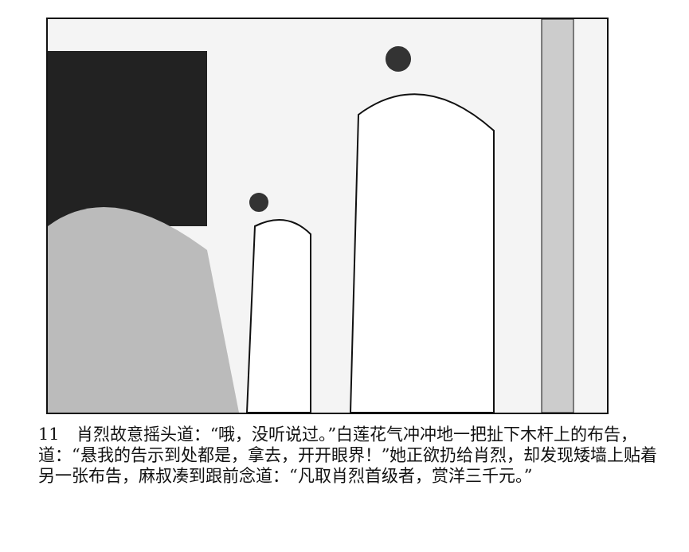11　肖烈故意摇头道：“哦，没听说过。”白莲花气冲冲地一把扯下木杆上的布告，道：“悬我的告示到处都是，拿去，开开眼界！”她正欲扔给肖烈，却发现矮墙上贴着另一张布告，麻叔凑到跟前念道：“凡取肖烈首级者，赏洋三千元。”